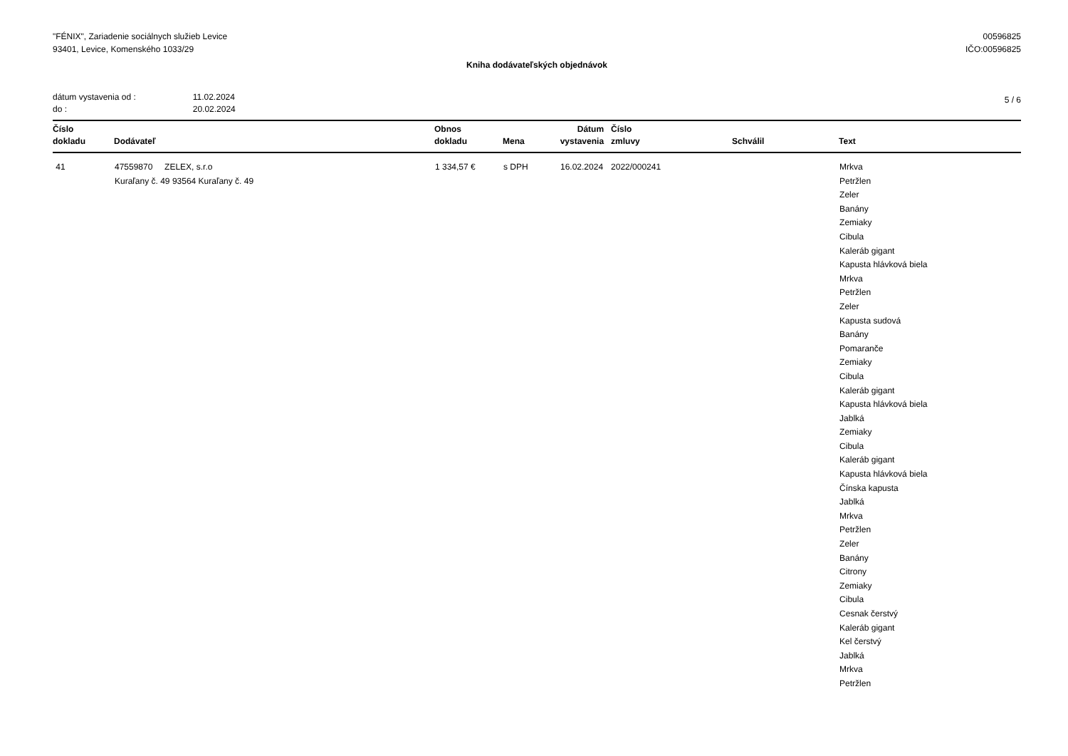"FÉNIX", Zariadenie sociálnych služieb Levice
93401, Levice, Komenského 1033/29
00596825
IČO:00596825
Kniha dodávateľských objednávok
| dátum vystavenia od : | 11.02.2024 |
| do : | 20.02.2024 |
5 / 6
| Číslo dokladu | Dodávateľ | Obnos dokladu | Mena | Dátum vystavenia | Číslo zmluvy | Schválil | Text |
| --- | --- | --- | --- | --- | --- | --- | --- |
| 41 | 47559870 ZELEX, s.r.o Kuraľany č. 49 93564 Kuraľany č. 49 | 1 334,57 € | s DPH | 16.02.2024 | 2022/000241 | | Mrkva Petržlen Zeler Banány Zemiaky Cibula Kaleráb gigant Kapusta hlávková biela Mrkva Petržlen Zeler Kapusta sudová Banány Pomaranče Zemiaky Cibula Kaleráb gigant Kapusta hlávková biela Jablká Zemiaky Cibula Kaleráb gigant Kapusta hlávková biela Čínska kapusta Jablká Mrkva Petržlen Zeler Banány Citrony Zemiaky Cibula Cesnak čerstvý Kaleráb gigant Kel čerstvý Jablká Mrkva Petržlen |